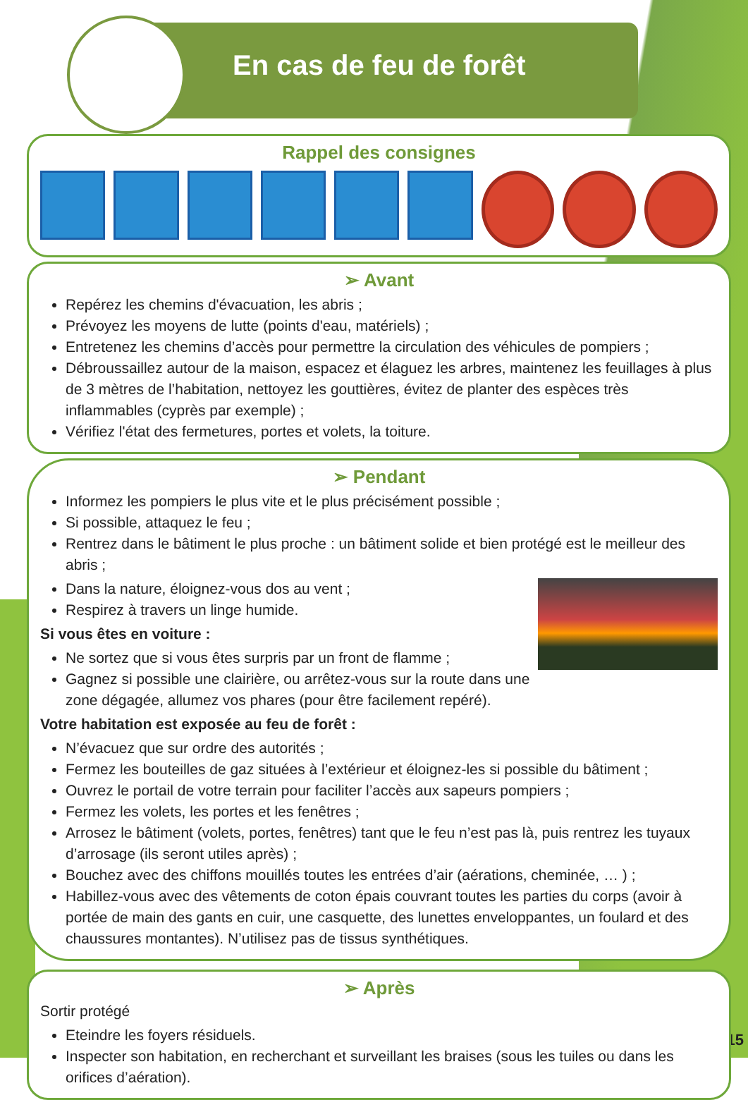En cas de feu de forêt
Rappel des consignes
➢ Avant
Repérez les chemins d'évacuation, les abris ;
Prévoyez les moyens de lutte (points d'eau, matériels) ;
Entretenez les chemins d’accès pour permettre la circulation des véhicules de pompiers ;
Débroussaillez autour de la maison, espacez et élaguez les arbres, maintenez les feuillages à plus de 3 mètres de l’habitation, nettoyez les gouttières, évitez de planter des espèces très inflammables (cyprès par exemple) ;
Vérifiez l'état des fermetures, portes et volets, la toiture.
➢ Pendant
Informez les pompiers le plus vite et le plus précisément possible ;
Si possible, attaquez le feu ;
Rentrez dans le bâtiment le plus proche : un bâtiment solide et bien protégé est le meilleur des abris ;
Dans la nature, éloignez-vous dos au vent ;
Respirez à travers un linge humide.
Si vous êtes en voiture :
Ne sortez que si vous êtes surpris par un front de flamme ;
Gagnez si possible une clairière, ou arrêtez-vous sur la route dans une zone dégagée, allumez vos phares (pour être facilement repéré).
Votre habitation est exposée au feu de forêt :
N’évacuez que sur ordre des autorités ;
Fermez les bouteilles de gaz situées à l’extérieur et éloignez-les si possible du bâtiment ;
Ouvrez le portail de votre terrain pour faciliter l’accès aux sapeurs pompiers ;
Fermez les volets, les portes et les fenêtres ;
Arrosez le bâtiment (volets, portes, fenêtres) tant que le feu n’est pas là, puis rentrez les tuyaux d’arrosage (ils seront utiles après) ;
Bouchez avec des chiffons mouillés toutes les entrées d’air (aérations, cheminée, … ) ;
Habillez-vous avec des vêtements de coton épais couvrant toutes les parties du corps (avoir à portée de main des gants en cuir, une casquette, des lunettes enveloppantes, un foulard et des chaussures montantes). N’utilisez pas de tissus synthétiques.
➢ Après
Sortir protégé
Eteindre les foyers résiduels.
Inspecter son habitation, en recherchant et surveillant les braises (sous les tuiles ou dans les orifices d’aération).
15